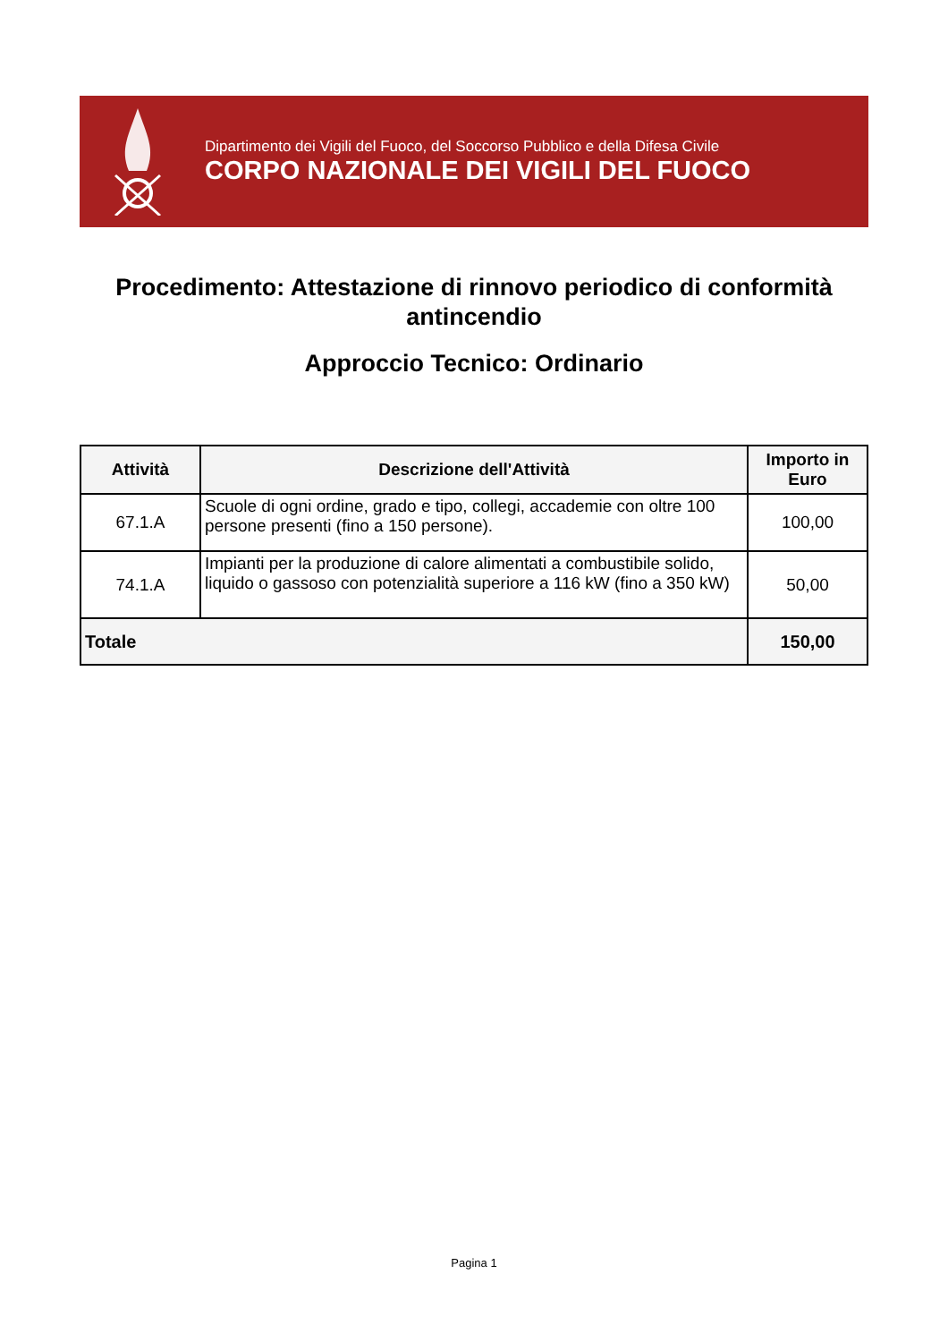Dipartimento dei Vigili del Fuoco, del Soccorso Pubblico e della Difesa Civile
CORPO NAZIONALE DEI VIGILI DEL FUOCO
Procedimento: Attestazione di rinnovo periodico di conformità antincendio
Approccio Tecnico: Ordinario
| Attività | Descrizione dell'Attività | Importo in Euro |
| --- | --- | --- |
| 67.1.A | Scuole di ogni ordine, grado e tipo, collegi, accademie con oltre 100 persone presenti (fino a 150 persone). | 100,00 |
| 74.1.A | Impianti per la produzione di calore alimentati a combustibile solido, liquido o gassoso con potenzialità superiore a 116 kW (fino a 350 kW) | 50,00 |
| Totale | | 150,00 |
Pagina 1